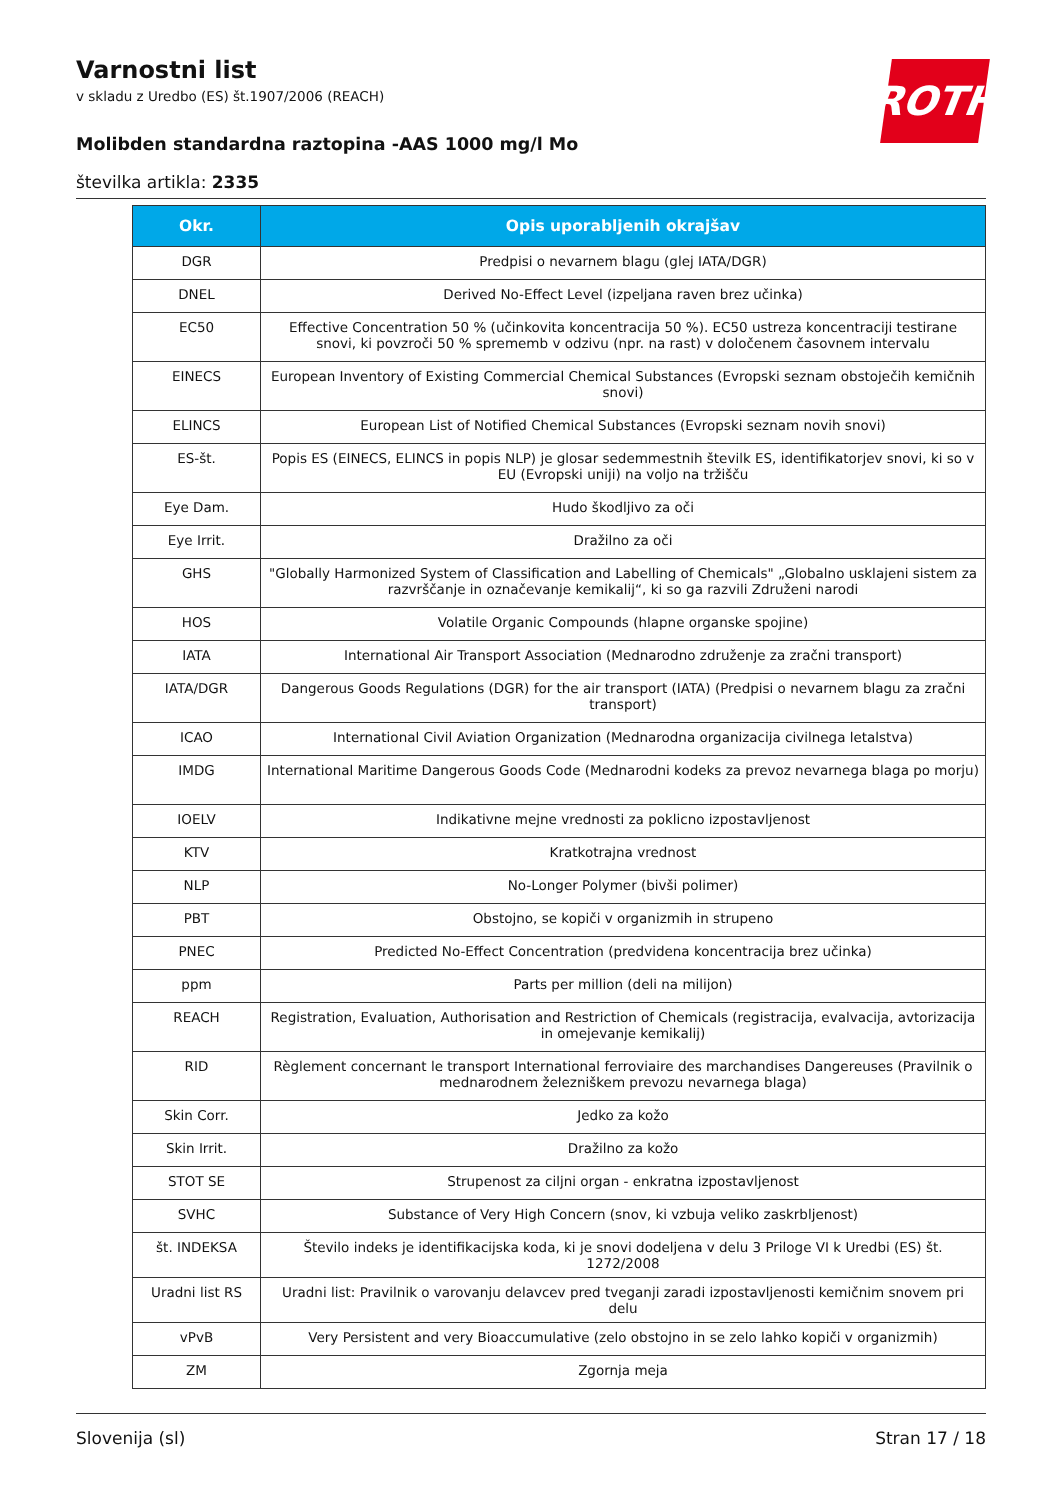Varnostni list
v skladu z Uredbo (ES) št.1907/2006 (REACH)
Molibden standardna raztopina -AAS 1000 mg/l Mo
številka artikla: 2335
ROTH
| Okr. | Opis uporabljenih okrajšav |
| --- | --- |
| DGR | Predpisi o nevarnem blagu (glej IATA/DGR) |
| DNEL | Derived No-Effect Level (izpeljana raven brez učinka) |
| EC50 | Effective Concentration 50 % (učinkovita koncentracija 50 %). EC50 ustreza koncentraciji testirane snovi, ki povzroči 50 % sprememb v odzivu (npr. na rast) v določenem časovnem intervalu |
| EINECS | European Inventory of Existing Commercial Chemical Substances (Evropski seznam obstoječih kemičnih snovi) |
| ELINCS | European List of Notified Chemical Substances (Evropski seznam novih snovi) |
| ES-št. | Popis ES (EINECS, ELINCS in popis NLP) je glosar sedemmestnih številk ES, identifikatorjev snovi, ki so v EU (Evropski uniji) na voljo na tržišču |
| Eye Dam. | Hudo škodljivo za oči |
| Eye Irrit. | Dražilno za oči |
| GHS | "Globally Harmonized System of Classification and Labelling of Chemicals" „Globalno usklajeni sistem za razvrščanje in označevanje kemikalij“, ki so ga razvili Združeni narodi |
| HOS | Volatile Organic Compounds (hlapne organske spojine) |
| IATA | International Air Transport Association (Mednarodno združenje za zračni transport) |
| IATA/DGR | Dangerous Goods Regulations (DGR) for the air transport (IATA) (Predpisi o nevarnem blagu za zračni transport) |
| ICAO | International Civil Aviation Organization (Mednarodna organizacija civilnega letalstva) |
| IMDG | International Maritime Dangerous Goods Code (Mednarodni kodeks za prevoz nevarnega blaga po morju) |
| IOELV | Indikativne mejne vrednosti za poklicno izpostavljenost |
| KTV | Kratkotrajna vrednost |
| NLP | No-Longer Polymer (bivši polimer) |
| PBT | Obstojno, se kopiči v organizmih in strupeno |
| PNEC | Predicted No-Effect Concentration (predvidena koncentracija brez učinka) |
| ppm | Parts per million (deli na milijon) |
| REACH | Registration, Evaluation, Authorisation and Restriction of Chemicals (registracija, evalvacija, avtorizacija in omejevanje kemikalij) |
| RID | Règlement concernant le transport International ferroviaire des marchandises Dangereuses (Pravilnik o mednarodnem železniškem prevozu nevarnega blaga) |
| Skin Corr. | Jedko za kožo |
| Skin Irrit. | Dražilno za kožo |
| STOT SE | Strupenost za ciljni organ - enkratna izpostavljenost |
| SVHC | Substance of Very High Concern (snov, ki vzbuja veliko zaskrbljenost) |
| št. INDEKSA | Število indeks je identifikacijska koda, ki je snovi dodeljena v delu 3 Priloge VI k Uredbi (ES) št. 1272/2008 |
| Uradni list RS | Uradni list: Pravilnik o varovanju delavcev pred tveganji zaradi izpostavljenosti kemičnim snovem pri delu |
| vPvB | Very Persistent and very Bioaccumulative (zelo obstojno in se zelo lahko kopiči v organizmih) |
| ZM | Zgornja meja |
Slovenija (sl) Stran 17 / 18